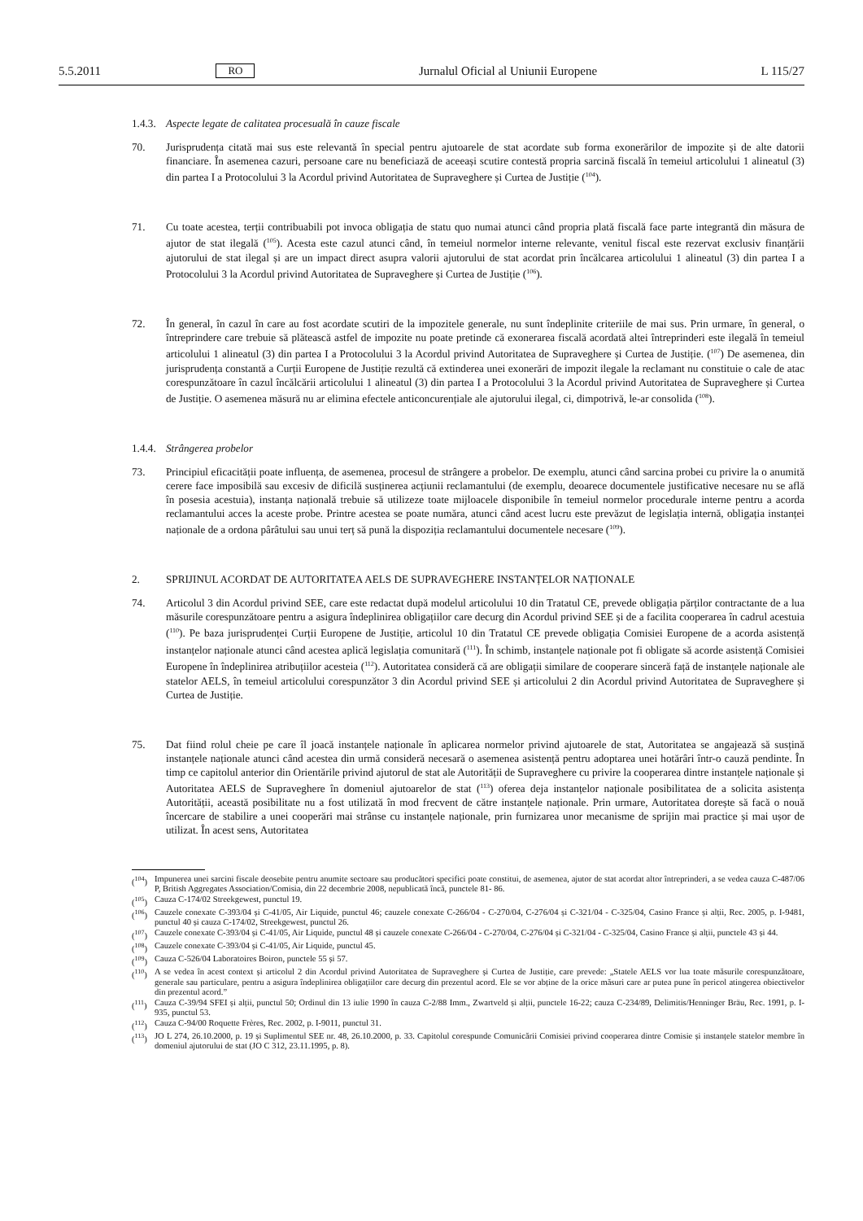5.5.2011 RO Jurnalul Oficial al Uniunii Europene L 115/27
1.4.3. Aspecte legate de calitatea procesuală în cauze fiscale
70. Jurisprudența citată mai sus este relevantă în special pentru ajutoarele de stat acordate sub forma exonerărilor de impozite și de alte datorii financiare. În asemenea cazuri, persoane care nu beneficiază de aceeași scutire contestă propria sarcină fiscală în temeiul articolului 1 alineatul (3) din partea I a Protocolului 3 la Acordul privind Autoritatea de Supraveghere și Curtea de Justiție (<sup>104</sup>).
71. Cu toate acestea, terții contribuabili pot invoca obligația de statu quo numai atunci când propria plată fiscală face parte integrantă din măsura de ajutor de stat ilegală (<sup>105</sup>). Acesta este cazul atunci când, în temeiul normelor interne relevante, venitul fiscal este rezervat exclusiv finanțării ajutorului de stat ilegal și are un impact direct asupra valorii ajutorului de stat acordat prin încălcarea articolului 1 alineatul (3) din partea I a Protocolului 3 la Acordul privind Autoritatea de Supraveghere și Curtea de Justiție (<sup>106</sup>).
72. În general, în cazul în care au fost acordate scutiri de la impozitele generale, nu sunt îndeplinite criteriile de mai sus. Prin urmare, în general, o întreprindere care trebuie să plătească astfel de impozite nu poate pretinde că exonerarea fiscală acordată altei întreprinderi este ilegală în temeiul articolului 1 alineatul (3) din partea I a Protocolului 3 la Acordul privind Autoritatea de Supraveghere și Curtea de Justiție. (<sup>107</sup>) De asemenea, din juris­prudența constantă a Curții Europene de Justiție rezultă că extinderea unei exonerări de impozit ilegale la reclamant nu constituie o cale de atac corespunzătoare în cazul încălcării articolului 1 alineatul (3) din partea I a Protocolului 3 la Acordul privind Autoritatea de Supraveghere și Curtea de Justiție. O asemenea măsură nu ar elimina efectele anticoncurențiale ale ajutorului ilegal, ci, dimpotrivă, le-ar consolida (<sup>108</sup>).
1.4.4. Strângerea probelor
73. Principiul eficacității poate influența, de asemenea, procesul de strângere a probelor. De exemplu, atunci când sarcina probei cu privire la o anumită cerere face imposibilă sau excesiv de dificilă susținerea acțiunii reclamantului (de exemplu, deoarece documentele justificative necesare nu se află în posesia acestuia), instanța națională trebuie să utilizeze toate mijloacele disponibile în temeiul normelor procedurale interne pentru a acorda reclamantului acces la aceste probe. Printre acestea se poate număra, atunci când acest lucru este prevăzut de legislația internă, obligația instanței naționale de a ordona pârâtului sau unui terț să pună la dispoziția reclamantului documentele necesare (<sup>109</sup>).
2. SPRIJINUL ACORDAT DE AUTORITATEA AELS DE SUPRAVEGHERE INSTANȚELOR NAȚIONALE
74. Articolul 3 din Acordul privind SEE, care este redactat după modelul articolului 10 din Tratatul CE, prevede obligația părților contractante de a lua măsurile corespunzătoare pentru a asigura îndeplinirea obligațiilor care decurg din Acordul privind SEE și de a facilita cooperarea în cadrul acestuia (<sup>110</sup>). Pe baza jurisprudenței Curții Europene de Justiție, articolul 10 din Tratatul CE prevede obligația Comisiei Europene de a acorda asistență instanțelor naționale atunci când acestea aplică legislația comunitară (<sup>111</sup>). În schimb, instanțele naționale pot fi obligate să acorde asistență Comisiei Europene în îndeplinirea atribuțiilor acesteia (<sup>112</sup>). Autoritatea consideră că are obligații similare de cooperare sinceră față de instanțele naționale ale statelor AELS, în temeiul articolului cores­punzător 3 din Acordul privind SEE și articolului 2 din Acordul privind Autoritatea de Supraveghere și Curtea de Justiție.
75. Dat fiind rolul cheie pe care îl joacă instanțele naționale în aplicarea normelor privind ajutoarele de stat, Auto­ritatea se angajează să susțină instanțele naționale atunci când acestea din urmă consideră necesară o asemenea asistență pentru adoptarea unei hotărâri într-o cauză pendinte. În timp ce capitolul anterior din Orientările privind ajutorul de stat ale Autorității de Supraveghere cu privire la cooperarea dintre instanțele naționale și Autoritatea AELS de Supraveghere în domeniul ajutoarelor de stat (<sup>113</sup>) oferea deja instanțelor naționale posibilitatea de a solicita asistența Autorității, această posibilitate nu a fost utilizată în mod frecvent de către instanțele naționale. Prin urmare, Autoritatea dorește să facă o nouă încercare de stabilire a unei cooperări mai strânse cu instanțele naționale, prin furnizarea unor mecanisme de sprijin mai practice și mai ușor de utilizat. În acest sens, Autoritatea
(<sup>104</sup>) Impunerea unei sarcini fiscale deosebite pentru anumite sectoare sau producători specifici poate constitui, de asemenea, ajutor de stat acordat altor întreprinderi, a se vedea cauza C-487/06 P, British Aggregates Association/Comisia, din 22 decembrie 2008, nepublicată încă, punctele 81- 86.
(<sup>105</sup>) Cauza C-174/02 Streekgewest, punctul 19.
(<sup>106</sup>) Cauzele conexate C-393/04 și C-41/05, Air Liquide, punctul 46; cauzele conexate C-266/04 - C-270/04, C-276/04 și C-321/04 - C-325/04, Casino France și alții, Rec. 2005, p. I-9481, punctul 40 și cauza C-174/02, Streekgewest, punctul 26.
(<sup>107</sup>) Cauzele conexate C-393/04 și C-41/05, Air Liquide, punctul 48 și cauzele conexate C-266/04 - C-270/04, C-276/04 și C-321/04 - C-325/04, Casino France și alții, punctele 43 și 44.
(<sup>108</sup>) Cauzele conexate C-393/04 și C-41/05, Air Liquide, punctul 45.
(<sup>109</sup>) Cauza C-526/04 Laboratoires Boiron, punctele 55 și 57.
(<sup>110</sup>) A se vedea în acest context și articolul 2 din Acordul privind Autoritatea de Supraveghere și Curtea de Justiție, care prevede: „Statele AELS vor lua toate măsurile corespunzătoare, generale sau particulare, pentru a asigura îndeplinirea obligațiilor care decurg din prezentul acord. Ele se vor abține de la orice măsuri care ar putea pune în pericol atingerea obiectivelor din prezentul acord.”
(<sup>111</sup>) Cauza C-39/94 SFEI și alții, punctul 50; Ordinul din 13 iulie 1990 în cauza C-2/88 Imm., Zwartveld și alții, punctele 16-22; cauza C-234/89, Delimitis/Henninger Bräu, Rec. 1991, p. I-935, punctul 53.
(<sup>112</sup>) Cauza C-94/00 Roquette Frères, Rec. 2002, p. I-9011, punctul 31.
(<sup>113</sup>) JO L 274, 26.10.2000, p. 19 și Suplimentul SEE nr. 48, 26.10.2000, p. 33. Capitolul corespunde Comunicării Comisiei privind cooperarea dintre Comisie și instanțele statelor membre în domeniul ajutorului de stat (JO C 312, 23.11.1995, p. 8).